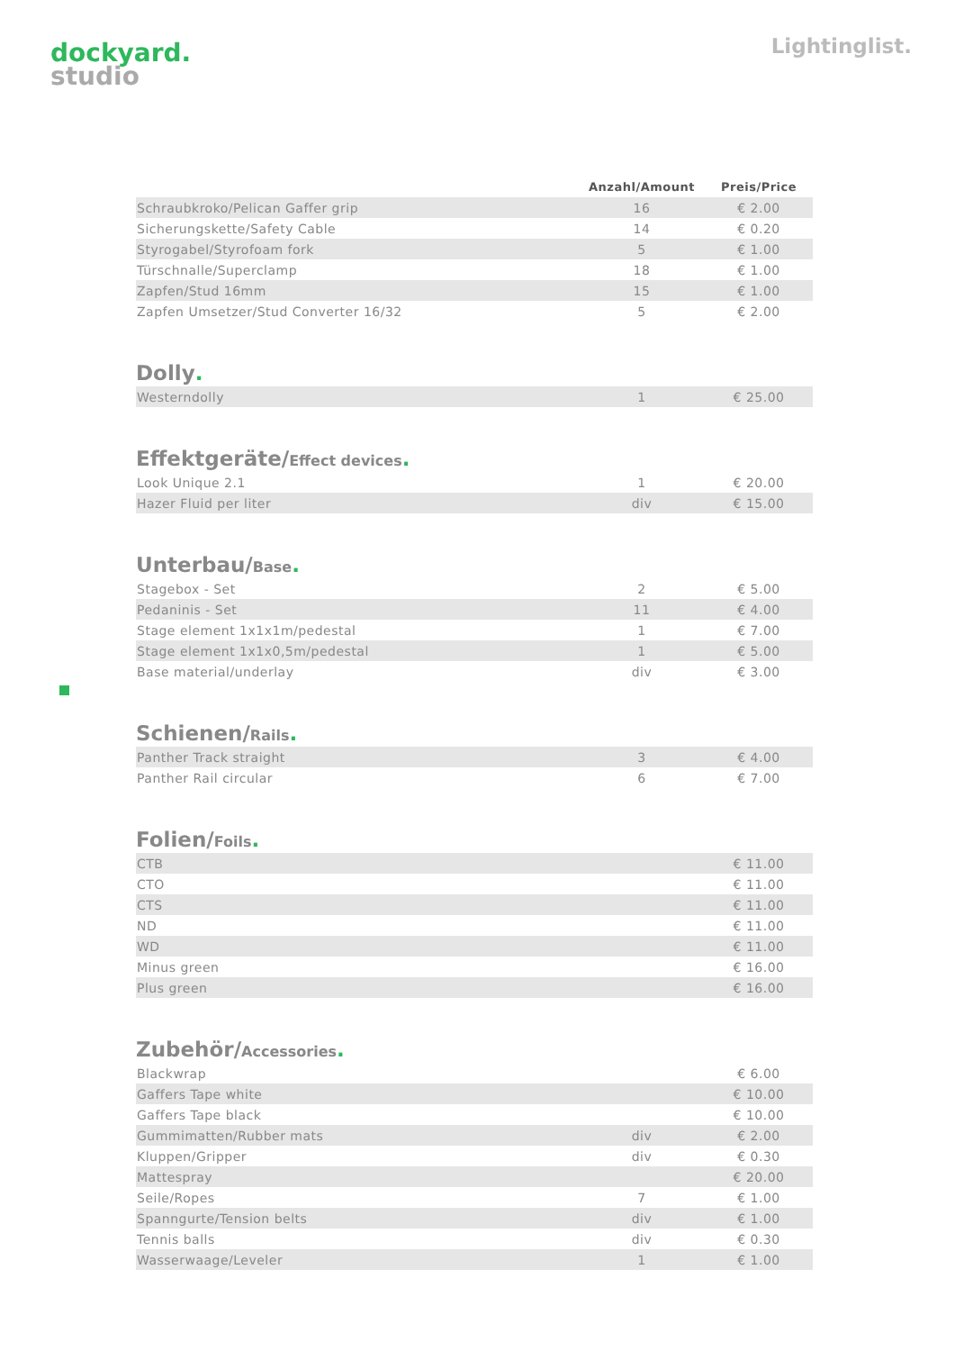dockyard.
studio
Lightinglist.
| | Anzahl/Amount | Preis/Price |
| --- | --- | --- |
| Schraubkroko/Pelican Gaffer grip | 16 | € 2.00 |
| Sicherungskette/Safety Cable | 14 | € 0.20 |
| Styrogabel/Styrofoam fork | 5 | € 1.00 |
| Türschnalle/Superclamp | 18 | € 1.00 |
| Zapfen/Stud 16mm | 15 | € 1.00 |
| Zapfen Umsetzer/Stud Converter 16/32 | 5 | € 2.00 |
Dolly.
| Westerndolly | 1 | € 25.00 |
Effektgeräte/Effect devices.
| Look Unique 2.1 | 1 | € 20.00 |
| Hazer Fluid per liter | div | € 15.00 |
Unterbau/Base.
| Stagebox - Set | 2 | € 5.00 |
| Pedaninis - Set | 11 | € 4.00 |
| Stage element 1x1x1m/pedestal | 1 | € 7.00 |
| Stage element 1x1x0,5m/pedestal | 1 | € 5.00 |
| Base material/underlay | div | € 3.00 |
Schienen/Rails.
| Panther Track straight | 3 | € 4.00 |
| Panther Rail circular | 6 | € 7.00 |
Folien/Foils.
| CTB | | € 11.00 |
| CTO | | € 11.00 |
| CTS | | € 11.00 |
| ND | | € 11.00 |
| WD | | € 11.00 |
| Minus green | | € 16.00 |
| Plus green | | € 16.00 |
Zubehör/Accessories.
| Blackwrap | | € 6.00 |
| Gaffers Tape white | | € 10.00 |
| Gaffers Tape black | | € 10.00 |
| Gummimatten/Rubber mats | div | € 2.00 |
| Kluppen/Gripper | div | € 0.30 |
| Mattespray | | € 20.00 |
| Seile/Ropes | 7 | € 1.00 |
| Spanngurte/Tension belts | div | € 1.00 |
| Tennis balls | div | € 0.30 |
| Wasserwaage/Leveler | 1 | € 1.00 |